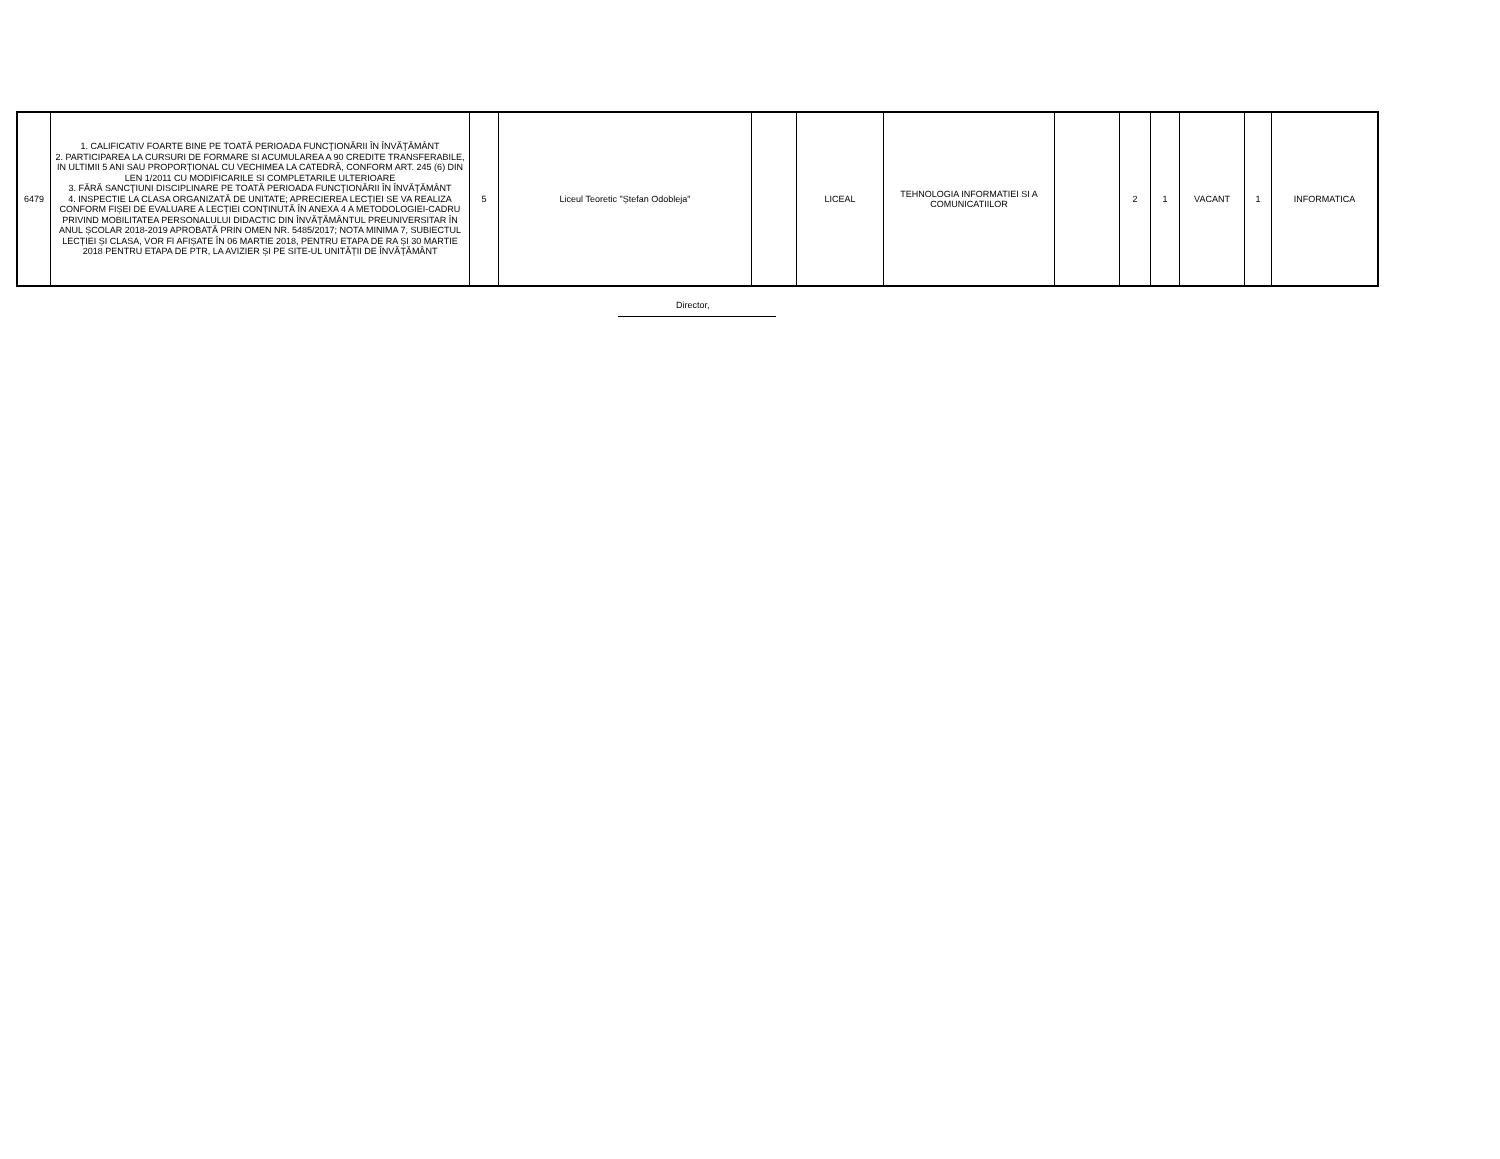| 6479 | 1. CALIFICATIV FOARTE BINE PE TOATĂ PERIOADA FUNCŢIONĂRII ÎN ÎNVĂŢĂMÂNT 2. PARTICIPAREA LA CURSURI DE FORMARE SI ACUMULAREA A 90 CREDITE TRANSFERABILE, IN ULTIMII 5 ANI SAU PROPORȚIONAL CU VECHIMEA LA CATEDRĂ, CONFORM ART. 245 (6) DIN LEN 1/2011 CU MODIFICARILE SI COMPLETARILE ULTERIOARE 3. FĂRĂ SANCŢIUNI DISCIPLINARE PE TOATĂ PERIOADA FUNCŢIONĂRII ÎN ÎNVĂŢĂMÂNT 4. INSPECTIE LA CLASA ORGANIZATĂ DE UNITATE; APRECIEREA LECȚIEI SE VA REALIZA CONFORM FIȘEI DE EVALUARE A LECȚIEI CONȚINUTĂ ÎN ANEXA 4 A METODOLOGIEI-CADRU PRIVIND MOBILITATEA PERSONALULUI DIDACTIC DIN ÎNVĂȚĂMÂNTUL PREUNIVERSITAR ÎN ANUL ȘCOLAR 2018-2019 APROBATĂ PRIN OMEN NR. 5485/2017; NOTA MINIMA 7, SUBIECTUL LECȚIEI ȘI CLASA, VOR FI AFIȘATE ÎN 06 MARTIE 2018, PENTRU ETAPA DE RA ȘI 30 MARTIE 2018 PENTRU ETAPA DE PTR, LA AVIZIER ȘI PE SITE-UL UNITĂȚII DE ÎNVĂȚĂMÂNT | 5 | Liceul Teoretic "Ștefan Odobleja" | | LICEAL | TEHNOLOGIA INFORMATIEI SI A COMUNICATIILOR | | 2 | 1 | VACANT | 1 | INFORMATICA |
Director,